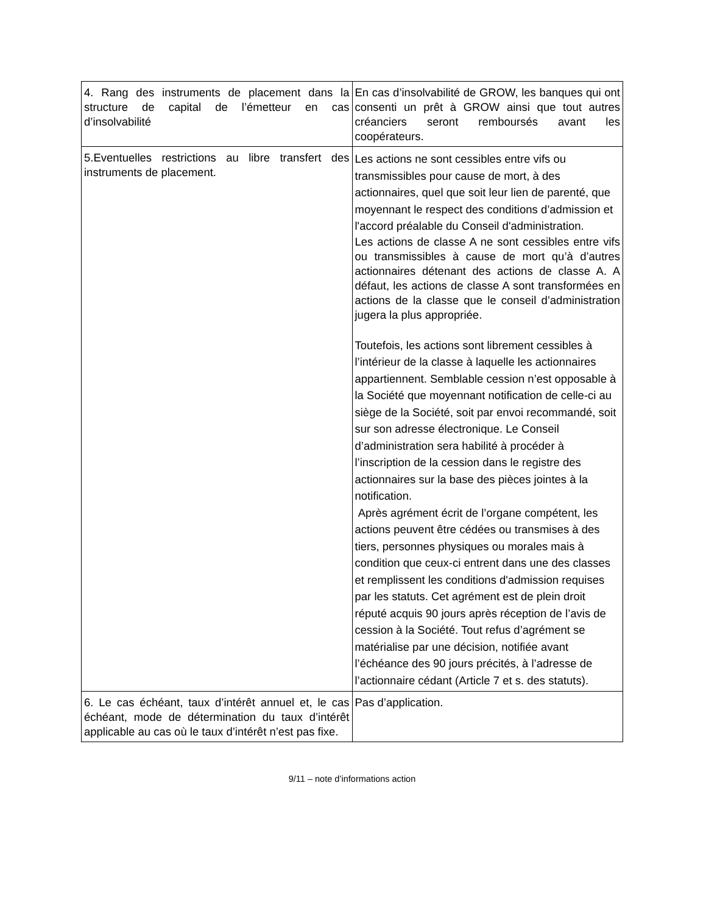| 4. Rang des instruments de placement dans la structure de capital de l’émetteur en cas d’insolvabilité | En cas d’insolvabilité de GROW, les banques qui ont consenti un prêt à GROW ainsi que tout autres créanciers seront remboursés avant les coopérateurs. |
| 5.Eventuelles restrictions au libre transfert des instruments de placement. | Les actions ne sont cessibles entre vifs ou transmissibles pour cause de mort, à des actionnaires, quel que soit leur lien de parenté, que moyennant le respect des conditions d’admission et l'accord préalable du Conseil d'administration. Les actions de classe A ne sont cessibles entre vifs ou transmissibles à cause de mort qu’à d’autres actionnaires détenant des actions de classe A. A défaut, les actions de classe A sont transformées en actions de la classe que le conseil d’administration jugera la plus appropriée. Toutefois, les actions sont librement cessibles à l’intérieur de la classe à laquelle les actionnaires appartiennent. Semblable cession n’est opposable à la Société que moyennant notification de celle-ci au siège de la Société, soit par envoi recommandé, soit sur son adresse électronique. Le Conseil d’administration sera habilité à procéder à l’inscription de la cession dans le registre des actionnaires sur la base des pièces jointes à la notification. Après agrément écrit de l’organe compétent, les actions peuvent être cédées ou transmises à des tiers, personnes physiques ou morales mais à condition que ceux-ci entrent dans une des classes et remplissent les conditions d'admission requises par les statuts. Cet agrément est de plein droit réputé acquis 90 jours après réception de l’avis de cession à la Société. Tout refus d’agrément se matérialise par une décision, notifiée avant l’échéance des 90 jours précités, à l’adresse de l’actionnaire cédant (Article 7 et s. des statuts). |
| 6. Le cas échéant, taux d’intérêt annuel et, le cas échéant, mode de détermination du taux d’intérêt applicable au cas où le taux d’intérêt n’est pas fixe. | Pas d’application. |
9/11 – note d’informations action